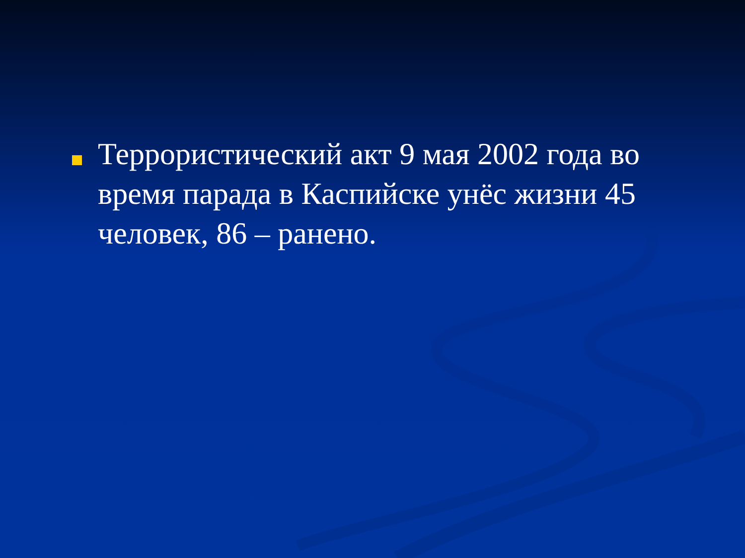Террористический акт 9 мая 2002 года во время парада в Каспийске унёс жизни 45 человек, 86 – ранено.